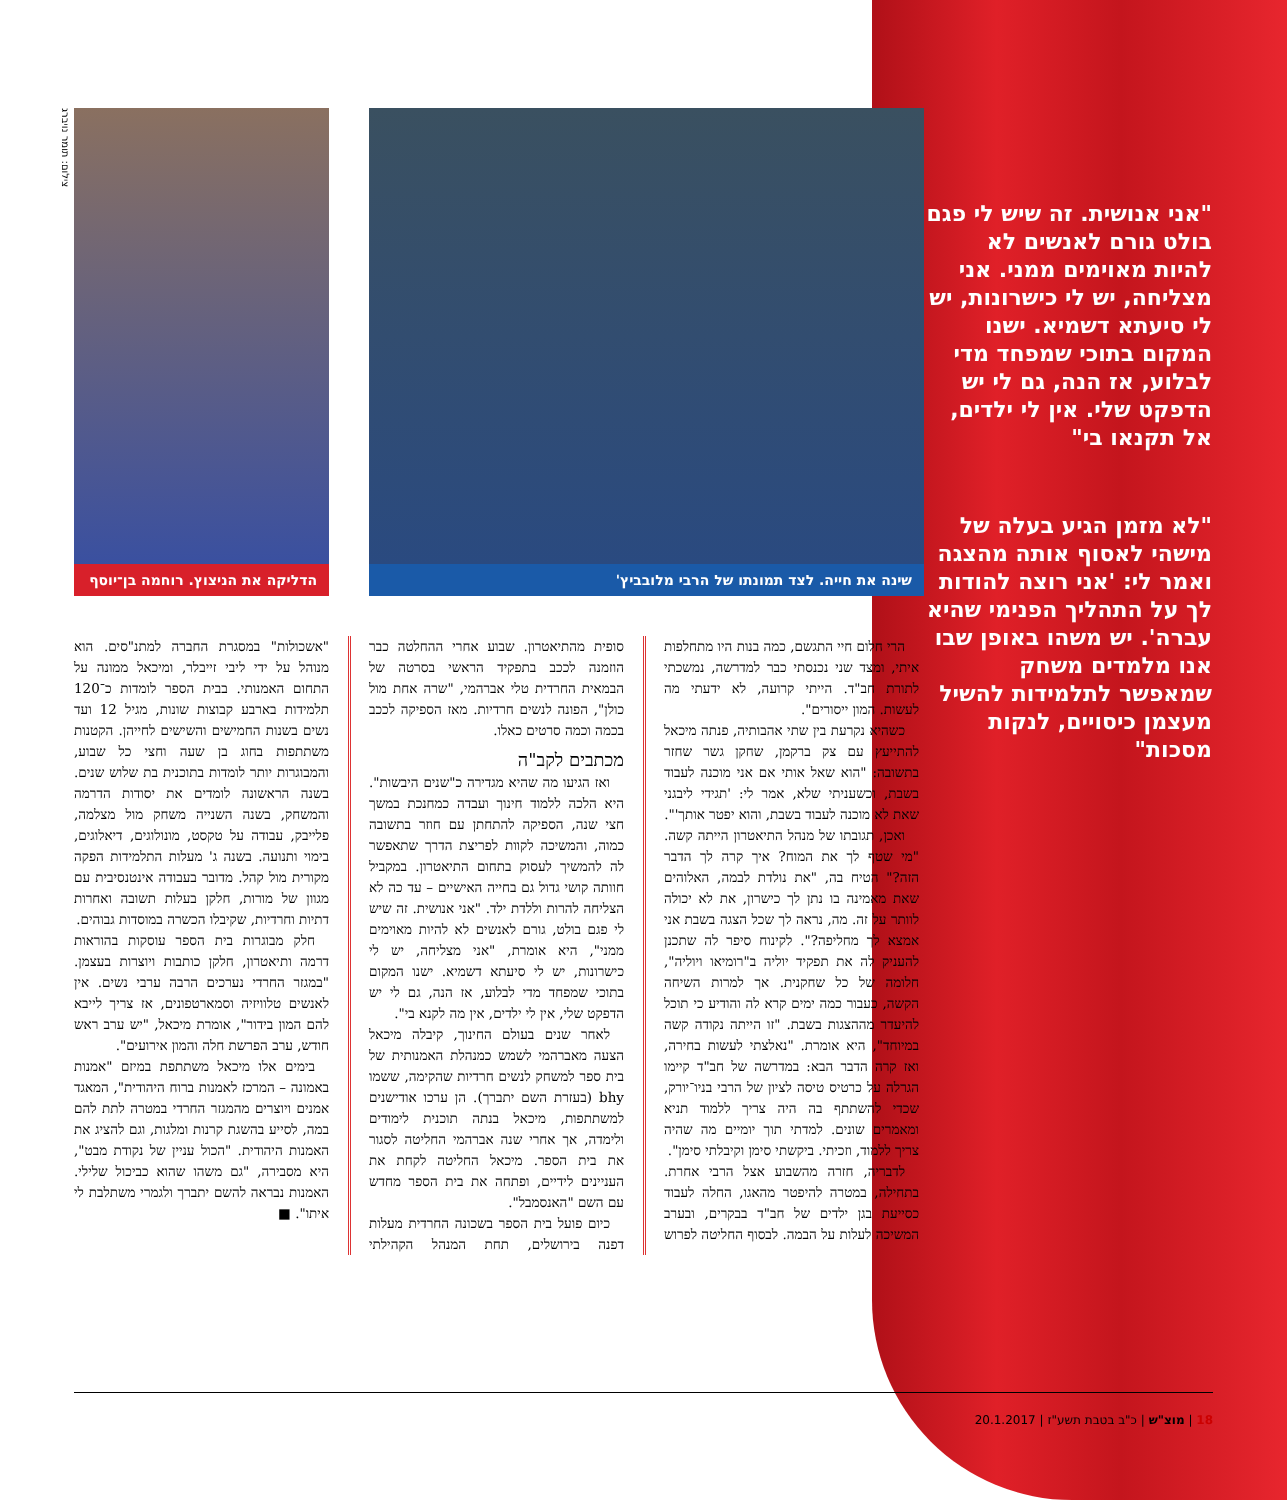"אני אנושית. זה שיש לי פגם בולט גורם לאנשים לא להיות מאוימים ממני. אני מצליחה, יש לי כישרונות, יש לי סיעתא דשמיא. ישנו המקום בתוכי שמפחד מדי לבלוע, אז הנה, גם לי יש הדפקט שלי. אין לי ילדים, אל תקנאו בי"
"לא מזמן הגיע בעלה של מישהי לאסוף אותה מהצגה ואמר לי: 'אני רוצה להודות לך על התהליך הפנימי שהיא עברה'. יש משהו באופן שבו אנו מלמדים משחק שמאפשר לתלמידות להשיל מעצמן כיסויים, לנקות מסכות"
צילום: תומר נויברג
שינה את חייה. לצד תמונתו של הרבי מלובביץ' הדליקה את הניצוץ. רוחמה בן־יוסף
הרי חלום חיי התגשם, כמה בנות היו מתחלפות איתי, ומצד שני נכנסתי כבר למדרשה, נמשכתי לתורת חב"ד. הייתי קרועה, לא ידעתי מה לעשות. המון ייסורים".
כשהיא נקרעת בין שתי אהבותיה, פנתה מיכאל להתייעץ עם צק ברקמן, שחקן גשר שחזר בתשובה: "הוא שאל אותי אם אני מוכנה לעבוד בשבת, וכשעניתי שלא, אמר לי: 'תגידי ליבגני שאת לא מוכנה לעבוד בשבת, והוא יפטר אותך'".
ואכן, תגובתו של מנהל התיאטרון הייתה קשה. "מי שטף לך את המוח? איך קרה לך הדבר הזה?" הטיח בה, "את נולדת לבמה, האלוהים שאת מאמינה בו נתן לך כישרון, את לא יכולה לוותר על זה. מה, נראה לך שכל הצגה בשבת אני אמצא לך מחליפה?". לקינוח סיפר לה שתכנן להעניק לה את תפקיד יוליה ב"רומיאו ויוליה", חלומה של כל שחקנית. אך למרות השיחה הקשה, כעבור כמה ימים קרא לה והודיע כי תוכל להיעדר מההצגות בשבת. "זו הייתה נקודה קשה במיוחד", היא אומרת. "נאלצתי לעשות בחירה, ואז קרה הדבר הבא: במדרשה של חב"ד קיימו הגרלה על כרטיס טיסה לציון של הרבי בניו־יורק, שכדי להשתתף בה היה צריך ללמוד תניא ומאמרים שונים. למדתי תוך יומיים מה שהיה צריך ללמוד, וזכיתי. ביקשתי סימן וקיבלתי סימן".
לדבריה, חזרה מהשבוע אצל הרבי אחרת. בתחילה, במטרה להיפטר מהאגו, החלה לעבוד כסייעת בגן ילדים של חב"ד בבקרים, ובערב המשיכה לעלות על הבמה. לבסוף החליטה לפרוש סופית מהתיאטרון. שבוע אחרי ההחלטה כבר הוזמנה לככב בתפקיד הראשי בסרטה של הבמאית החרדית טלי אברהמי, "שרה אחת מול כולן", הפונה לנשים חרדיות. מאז הספיקה לככב בכמה וכמה סרטים כאלו.
מכתבים לקב"ה
ואז הגיעו מה שהיא מגדירה כ"שנים היבשות". היא הלכה ללמוד חינוך ועבדה כמחנכת במשך חצי שנה, הספיקה להתחתן עם חוזר בתשובה כמוה, והמשיכה לקוות לפריצת הדרך שתאפשר לה להמשיך לעסוק בתחום התיאטרון. במקביל חוותה קושי גדול גם בחייה האישיים – עד כה לא הצליחה להרות וללדת ילד. "אני אנושית. זה שיש לי פגם בולט, גורם לאנשים לא להיות מאוימים ממני", היא אומרת, "אני מצליחה, יש לי כישרונות, יש לי סיעתא דשמיא. ישנו המקום בתוכי שמפחד מדי לבלוע, אז הנה, גם לי יש הדפקט שלי, אין לי ילדים, אין מה לקנא בי".
לאחר שנים בעולם החינוך, קיבלה מיכאל הצעה מאברהמי לשמש כמנהלת האמנותית של בית ספר למשחק לנשים חרדיות שהקימה, ששמו bhy (בעזרת השם יתברך). הן ערכו אודישנים למשתתפות, מיכאל בנתה תוכנית לימודים ולימדה, אך אחרי שנה אברהמי החליטה לסגור את בית הספר. מיכאל החליטה לקחת את העניינים לידיים, ופתחה את בית הספר מחדש עם השם "האנסמבל".
כיום פועל בית הספר בשכונה החרדית מעלות דפנה בירושלים, תחת המנהל הקהילתי "אשכולות" במסגרת החברה למתנ"סים. הוא מנוהל על ידי ליבי זייבלר, ומיכאל ממונה על התחום האמנותי. בבית הספר לומדות כ־120 תלמידות בארבע קבוצות שונות, מגיל 12 ועד נשים בשנות החמישים והשישים לחייהן. הקטנות משתתפות בחוג בן שעה וחצי כל שבוע, והמבוגרות יותר לומדות בתוכנית בת שלוש שנים. בשנה הראשונה לומדים את יסודות הדרמה והמשחק, בשנה השנייה משחק מול מצלמה, פלייבק, עבודה על טקסט, מונולוגים, דיאלוגים, בימוי ותנועה. בשנה ג' מעלות התלמידות הפקה מקורית מול קהל. מדובר בעבודה אינטנסיבית עם מגוון של מורות, חלקן בעלות תשובה ואחרות דתיות וחרדיות, שקיבלו הכשרה במוסדות גבוהים.
חלק מבוגרות בית הספר עוסקות בהוראות דרמה ותיאטרון, חלקן כותבות ויוצרות בעצמן. "במגזר החרדי נערכים הרבה ערבי נשים. אין לאנשים טלוויזיה וסמארטפונים, אז צריך לייבא להם המון בידור", אומרת מיכאל, "יש ערב ראש חודש, ערב הפרשת חלה והמון אירועים".
בימים אלו מיכאל משתתפת במיזם "אמנות באמונה – המרכז לאמנות ברוח היהודית", המאגד אמנים ויוצרים מהמגזר החרדי במטרה לתת להם במה, לסייע בהשגת קרנות ומלגות, וגם להציג את האמנות היהודית. "הכול עניין של נקודת מבט", היא מסבירה, "גם משהו שהוא כביכול שלילי. האמנות נבראה להשם יתברך ולגמרי משתלבת לי איתו". ■
18 | מוצ"ש | כ"ב בטבת תשע"ז | 20.1.2017